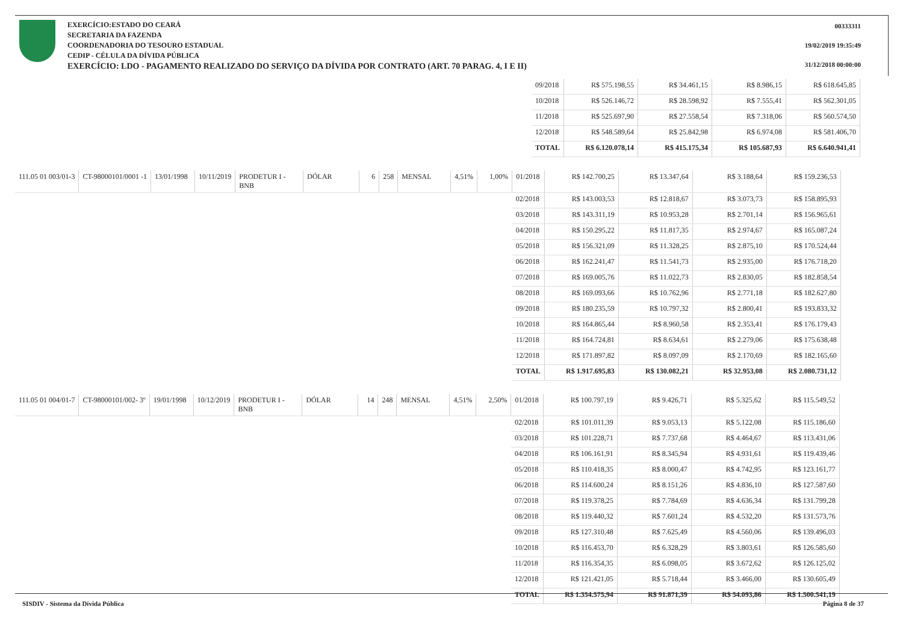EXERCÍCIO:ESTADO DO CEARÁ
SECRETARIA DA FAZENDA
COORDENADORIA DO TESOURO ESTADUAL
CEDIP - CÉLULA DA DÍVIDA PÚBLICA
EXERCÍCIO: LDO - PAGAMENTO REALIZADO DO SERVIÇO DA DÍVIDA POR CONTRATO (ART. 70 PARAG. 4, I E II)
00333311
19/02/2019 19:35:49
31/12/2018 00:00:00
| 09/2018 | R$ 575.198,55 | R$ 34.461,15 | R$ 8.986,15 | R$ 618.645,85 |
| 10/2018 | R$ 526.146,72 | R$ 28.598,92 | R$ 7.555,41 | R$ 562.301,05 |
| 11/2018 | R$ 525.697,90 | R$ 27.558,54 | R$ 7.318,06 | R$ 560.574,50 |
| 12/2018 | R$ 548.589,64 | R$ 25.842,98 | R$ 6.974,08 | R$ 581.406,70 |
| TOTAL | R$ 6.120.078,14 | R$ 415.175,34 | R$ 105.687,93 | R$ 6.640.941,41 |
| 111.05 01 003/01-3 | CT-98000101/0001 -1 | 13/01/1998 | 10/11/2019 | PRODETUR I - BNB | DÓLAR | 6 | 258 | MENSAL | 4,51% | 1,00% | 01/2018 | R$ 142.700,25 | R$ 13.347,64 | R$ 3.188,64 | R$ 159.236,53 |
| | | | | | | | | | | | 02/2018 | R$ 143.003,53 | R$ 12.818,67 | R$ 3.073,73 | R$ 158.895,93 |
| | | | | | | | | | | | 03/2018 | R$ 143.311,19 | R$ 10.953,28 | R$ 2.701,14 | R$ 156.965,61 |
| | | | | | | | | | | | 04/2018 | R$ 150.295,22 | R$ 11.817,35 | R$ 2.974,67 | R$ 165.087,24 |
| | | | | | | | | | | | 05/2018 | R$ 156.321,09 | R$ 11.328,25 | R$ 2.875,10 | R$ 170.524,44 |
| | | | | | | | | | | | 06/2018 | R$ 162.241,47 | R$ 11.541,73 | R$ 2.935,00 | R$ 176.718,20 |
| | | | | | | | | | | | 07/2018 | R$ 169.005,76 | R$ 11.022,73 | R$ 2.830,05 | R$ 182.858,54 |
| | | | | | | | | | | | 08/2018 | R$ 169.093,66 | R$ 10.762,96 | R$ 2.771,18 | R$ 182.627,80 |
| | | | | | | | | | | | 09/2018 | R$ 180.235,59 | R$ 10.797,32 | R$ 2.800,41 | R$ 193.833,32 |
| | | | | | | | | | | | 10/2018 | R$ 164.865,44 | R$ 8.960,58 | R$ 2.353,41 | R$ 176.179,43 |
| | | | | | | | | | | | 11/2018 | R$ 164.724,81 | R$ 8.634,61 | R$ 2.279,06 | R$ 175.638,48 |
| | | | | | | | | | | | 12/2018 | R$ 171.897,82 | R$ 8.097,09 | R$ 2.170,69 | R$ 182.165,60 |
| | | | | | | | | | | | TOTAL | R$ 1.917.695,83 | R$ 130.082,21 | R$ 32.953,08 | R$ 2.080.731,12 |
| 111.05 01 004/01-7 | CT-98000101/002- 3º | 19/01/1998 | 10/12/2019 | PRODETUR I - BNB | DÓLAR | 14 | 248 | MENSAL | 4,51% | 2,50% | 01/2018 | R$ 100.797,19 | R$ 9.426,71 | R$ 5.325,62 | R$ 115.549,52 |
| | | | | | | | | | | | 02/2018 | R$ 101.011,39 | R$ 9.053,13 | R$ 5.122,08 | R$ 115.186,60 |
| | | | | | | | | | | | 03/2018 | R$ 101.228,71 | R$ 7.737,68 | R$ 4.464,67 | R$ 113.431,06 |
| | | | | | | | | | | | 04/2018 | R$ 106.161,91 | R$ 8.345,94 | R$ 4.931,61 | R$ 119.439,46 |
| | | | | | | | | | | | 05/2018 | R$ 110.418,35 | R$ 8.000,47 | R$ 4.742,95 | R$ 123.161,77 |
| | | | | | | | | | | | 06/2018 | R$ 114.600,24 | R$ 8.151,26 | R$ 4.836,10 | R$ 127.587,60 |
| | | | | | | | | | | | 07/2018 | R$ 119.378,25 | R$ 7.784,69 | R$ 4.636,34 | R$ 131.799,28 |
| | | | | | | | | | | | 08/2018 | R$ 119.440,32 | R$ 7.601,24 | R$ 4.532,20 | R$ 131.573,76 |
| | | | | | | | | | | | 09/2018 | R$ 127.310,48 | R$ 7.625,49 | R$ 4.560,06 | R$ 139.496,03 |
| | | | | | | | | | | | 10/2018 | R$ 116.453,70 | R$ 6.328,29 | R$ 3.803,61 | R$ 126.585,60 |
| | | | | | | | | | | | 11/2018 | R$ 116.354,35 | R$ 6.098,05 | R$ 3.672,62 | R$ 126.125,02 |
| | | | | | | | | | | | 12/2018 | R$ 121.421,05 | R$ 5.718,44 | R$ 3.466,00 | R$ 130.605,49 |
| | | | | | | | | | | | TOTAL | R$ 1.354.575,94 | R$ 91.871,39 | R$ 54.093,86 | R$ 1.500.541,19 |
SISDIV - Sistema da Dívida Pública Página 8 de 37